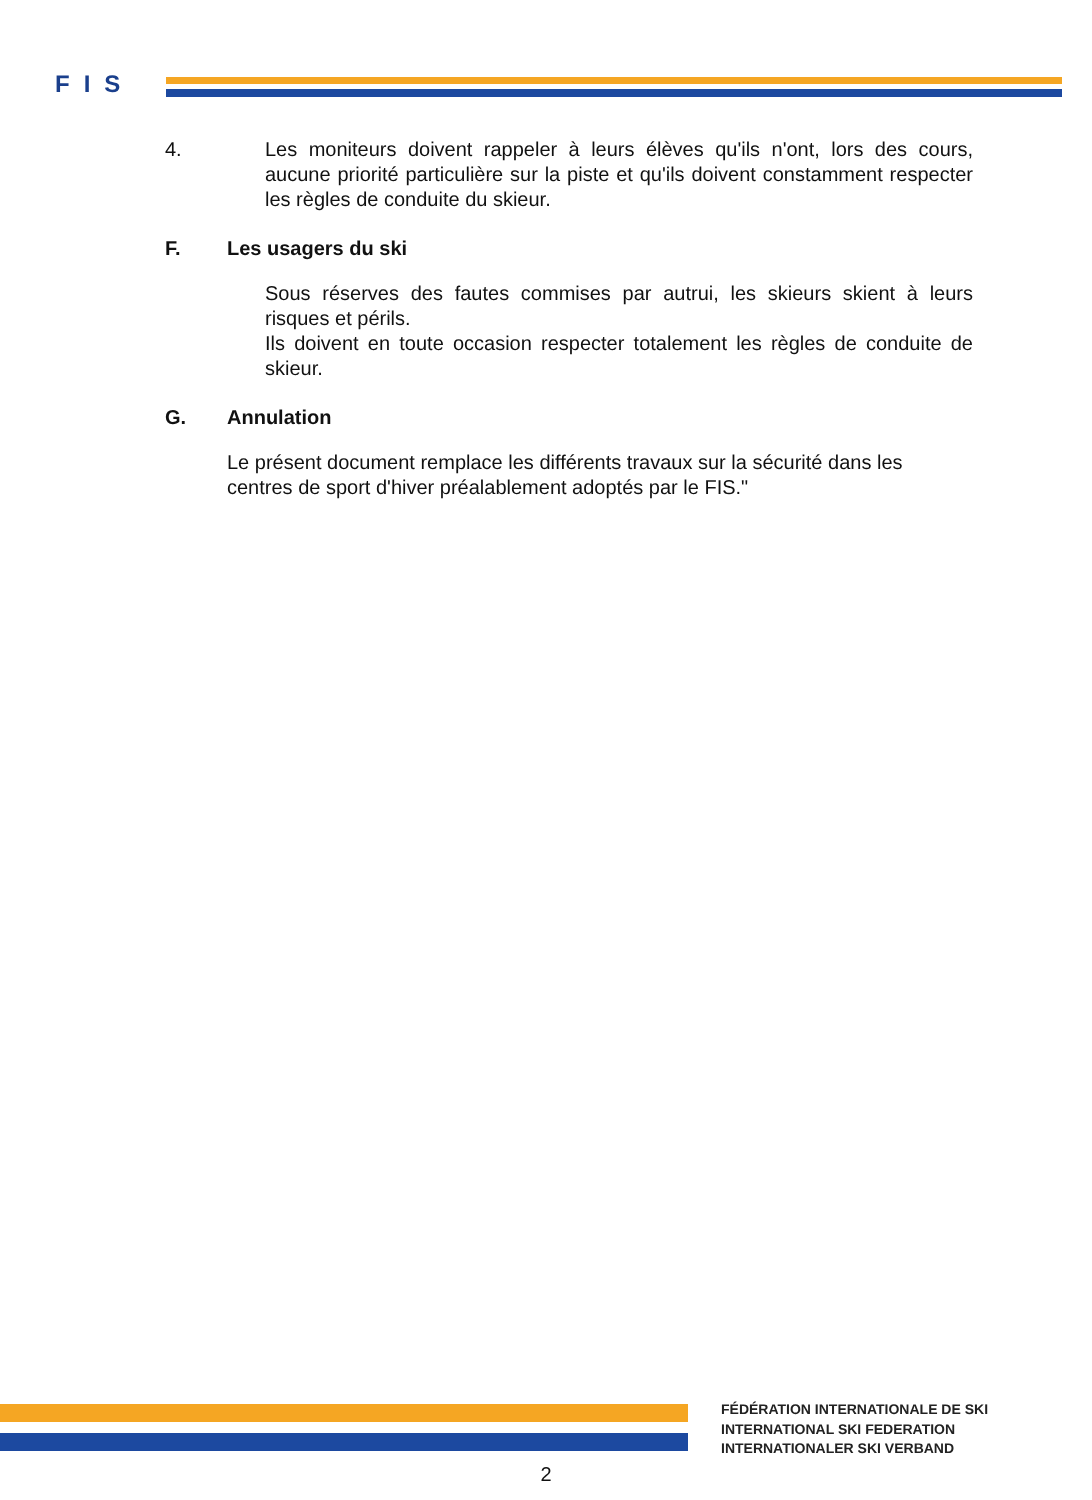FIS
4. Les moniteurs doivent rappeler à leurs élèves qu'ils n'ont, lors des cours, aucune priorité particulière sur la piste et qu'ils doivent constamment respecter les règles de conduite du skieur.
F. Les usagers du ski
Sous réserves des fautes commises par autrui, les skieurs skient à leurs risques et périls.
Ils doivent en toute occasion respecter totalement les règles de conduite de skieur.
G. Annulation
Le présent document remplace les différents travaux sur la sécurité dans les centres de sport d'hiver préalablement adoptés par le FIS."
FÉDÉRATION INTERNATIONALE DE SKI
INTERNATIONAL SKI FEDERATION
INTERNATIONALER SKI VERBAND
2